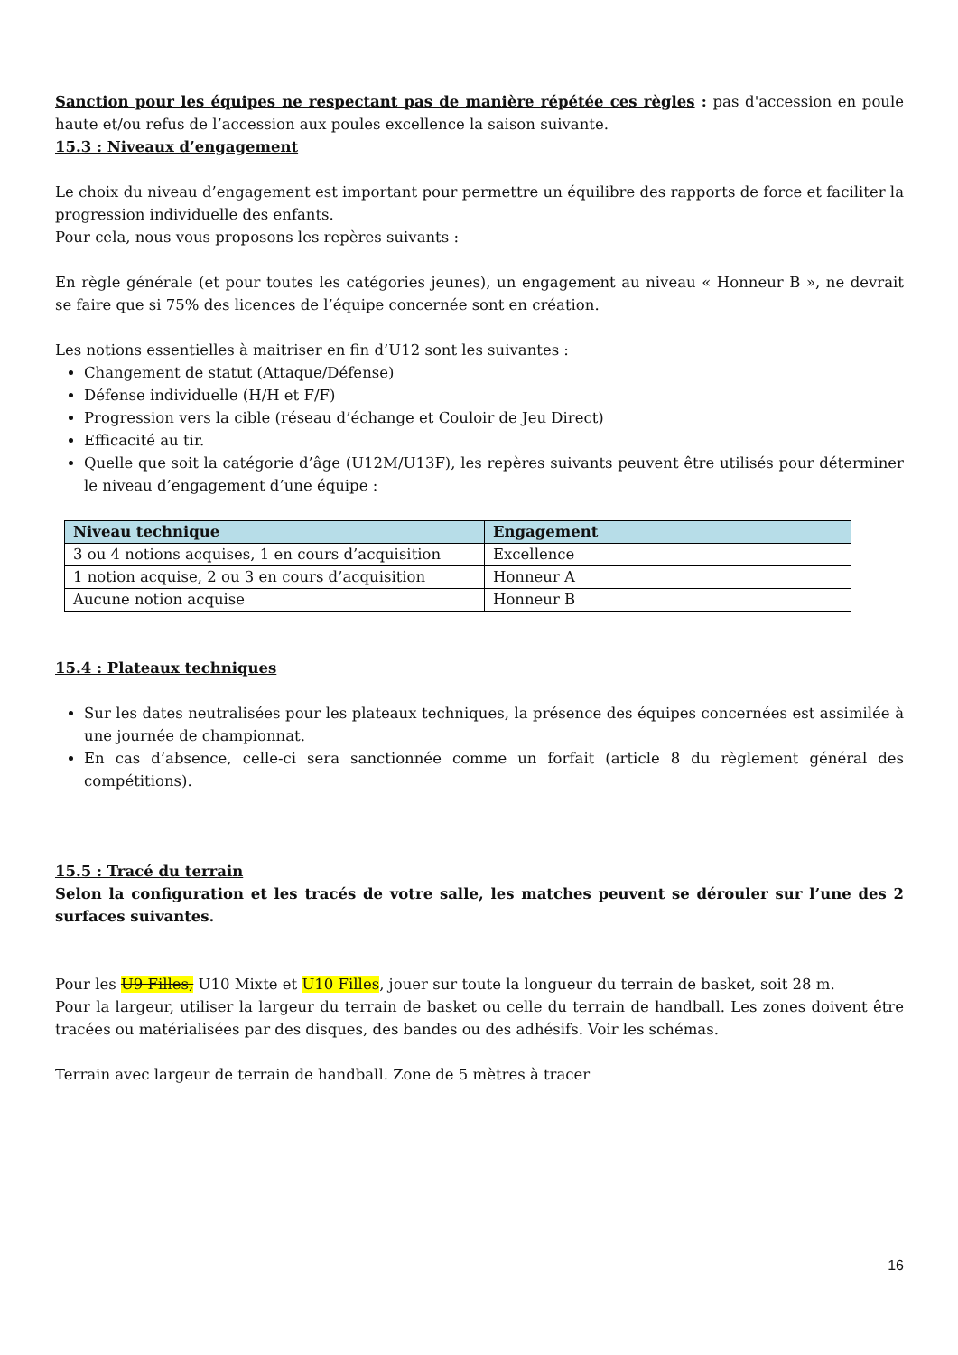Sanction pour les équipes ne respectant pas de manière répétée ces règles : pas d'accession en poule haute et/ou refus de l’accession aux poules excellence la saison suivante.
15.3 : Niveaux d’engagement
Le choix du niveau d’engagement est important pour permettre un équilibre des rapports de force et faciliter la progression individuelle des enfants.
Pour cela, nous vous proposons les repères suivants :
En règle générale (et pour toutes les catégories jeunes), un engagement au niveau « Honneur B », ne devrait se faire que si 75% des licences de l’équipe concernée sont en création.
Les notions essentielles à maitriser en fin d’U12 sont les suivantes :
Changement de statut (Attaque/Défense)
Défense individuelle (H/H et F/F)
Progression vers la cible (réseau d’échange et Couloir de Jeu Direct)
Efficacité au tir.
Quelle que soit la catégorie d’âge (U12M/U13F), les repères suivants peuvent être utilisés pour déterminer le niveau d’engagement d’une équipe :
| Niveau technique | Engagement |
| --- | --- |
| 3 ou 4 notions acquises, 1 en cours d’acquisition | Excellence |
| 1 notion acquise, 2 ou 3 en cours d’acquisition | Honneur A |
| Aucune notion acquise | Honneur B |
15.4 : Plateaux techniques
Sur les dates neutralisées pour les plateaux techniques, la présence des équipes concernées est assimilée à une journée de championnat.
En cas d’absence, celle-ci sera sanctionnée comme un forfait (article 8 du règlement général des compétitions).
15.5 : Tracé du terrain
Selon la configuration et les tracés de votre salle, les matches peuvent se dérouler sur l’une des 2 surfaces suivantes.
Pour les U9 Filles, U10 Mixte et U10 Filles, jouer sur toute la longueur du terrain de basket, soit 28 m.
Pour la largeur, utiliser la largeur du terrain de basket ou celle du terrain de handball. Les zones doivent être tracées ou matérialisées par des disques, des bandes ou des adhésifs. Voir les schémas.
Terrain avec largeur de terrain de handball. Zone de 5 mètres à tracer
16